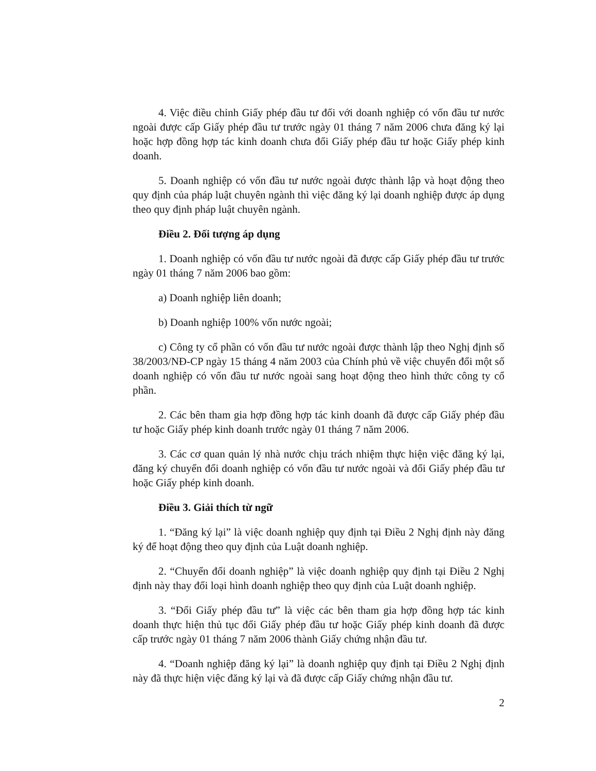4. Việc điều chỉnh Giấy phép đầu tư đối với doanh nghiệp có vốn đầu tư nước ngoài được cấp Giấy phép đầu tư trước ngày 01 tháng 7 năm 2006 chưa đăng ký lại hoặc hợp đồng hợp tác kinh doanh chưa đổi Giấy phép đầu tư hoặc Giấy phép kinh doanh.
5. Doanh nghiệp có vốn đầu tư nước ngoài được thành lập và hoạt động theo quy định của pháp luật chuyên ngành thì việc đăng ký lại doanh nghiệp được áp dụng theo quy định pháp luật chuyên ngành.
Điều 2. Đối tượng áp dụng
1. Doanh nghiệp có vốn đầu tư nước ngoài đã được cấp Giấy phép đầu tư trước ngày 01 tháng 7 năm 2006 bao gồm:
a) Doanh nghiệp liên doanh;
b) Doanh nghiệp 100% vốn nước ngoài;
c) Công ty cổ phần có vốn đầu tư nước ngoài được thành lập theo Nghị định số 38/2003/NĐ-CP ngày 15 tháng 4 năm 2003 của Chính phủ về việc chuyển đổi một số doanh nghiệp có vốn đầu tư nước ngoài sang hoạt động theo hình thức công ty cổ phần.
2. Các bên tham gia hợp đồng hợp tác kinh doanh đã được cấp Giấy phép đầu tư hoặc Giấy phép kinh doanh trước ngày 01 tháng 7 năm 2006.
3. Các cơ quan quản lý nhà nước chịu trách nhiệm thực hiện việc đăng ký lại, đăng ký chuyển đổi doanh nghiệp có vốn đầu tư nước ngoài và đổi Giấy phép đầu tư hoặc Giấy phép kinh doanh.
Điều 3. Giải thích từ ngữ
1. “Đăng ký lại” là việc doanh nghiệp quy định tại Điều 2 Nghị định này đăng ký để hoạt động theo quy định của Luật doanh nghiệp.
2. “Chuyển đổi doanh nghiệp” là việc doanh nghiệp quy định tại Điều 2 Nghị định này thay đổi loại hình doanh nghiệp theo quy định của Luật doanh nghiệp.
3. “Đổi Giấy phép đầu tư” là việc các bên tham gia hợp đồng hợp tác kinh doanh thực hiện thủ tục đổi Giấy phép đầu tư hoặc Giấy phép kinh doanh đã được cấp trước ngày 01 tháng 7 năm 2006 thành Giấy chứng nhận đầu tư.
4. “Doanh nghiệp đăng ký lại” là doanh nghiệp quy định tại Điều 2 Nghị định này đã thực hiện việc đăng ký lại và đã được cấp Giấy chứng nhận đầu tư.
2